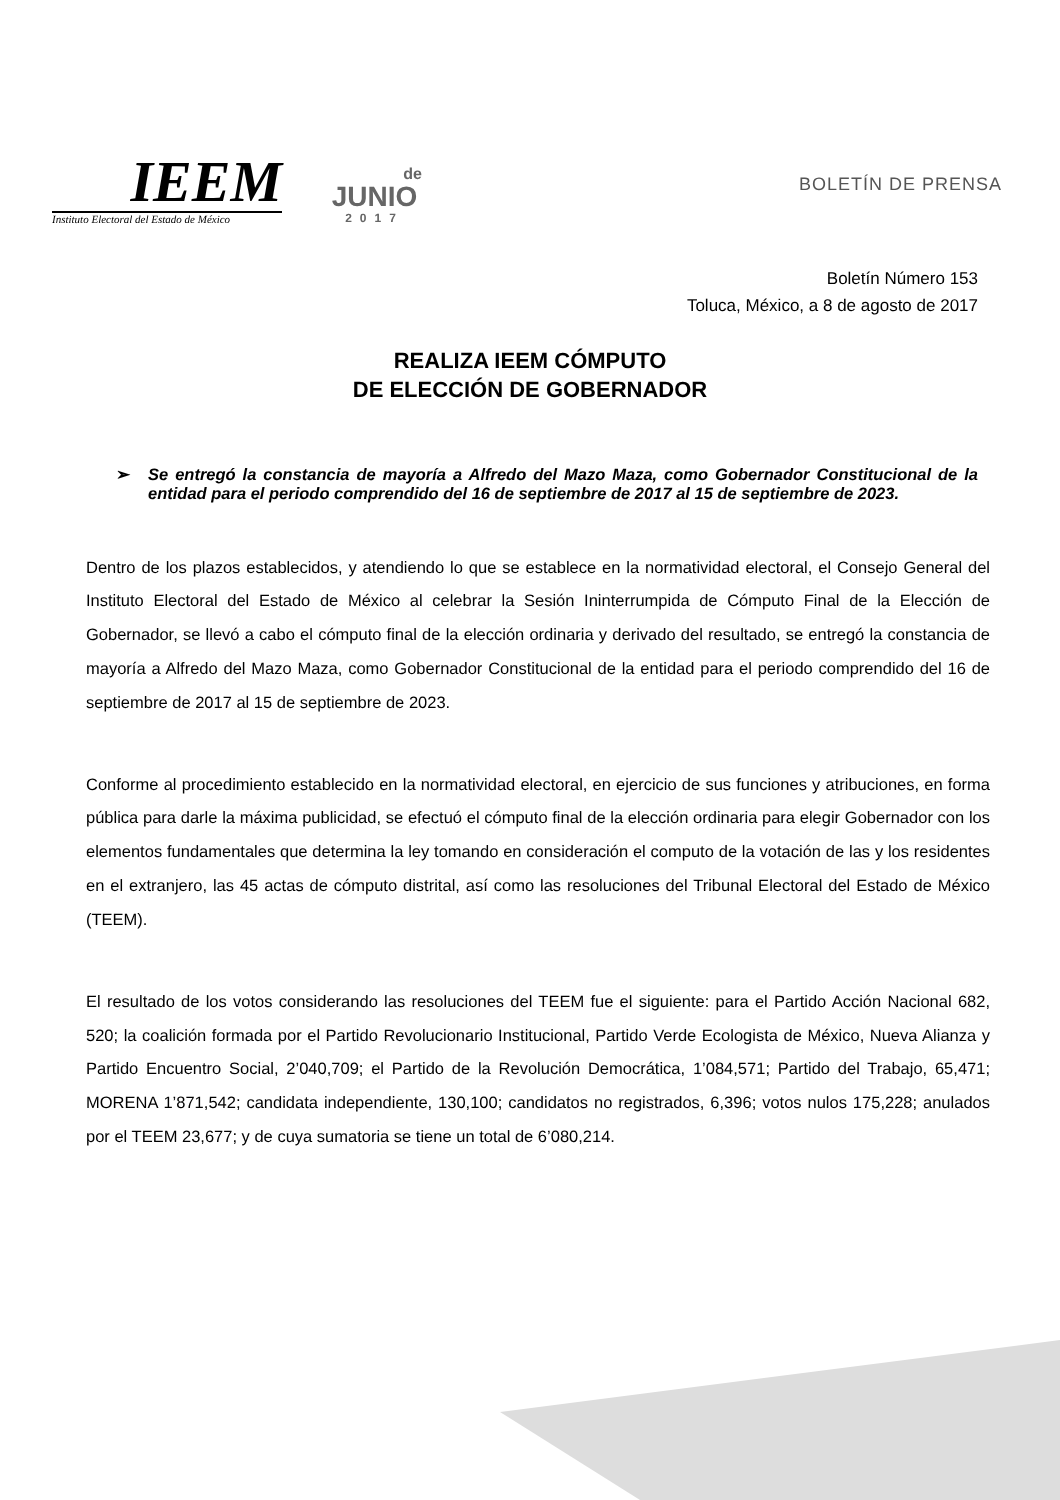IEEM
Instituto Electoral del Estado de México
de
JUNIO
2017
BOLETÍN DE PRENSA
Boletín Número 153
Toluca, México, a 8 de agosto de 2017
REALIZA IEEM CÓMPUTO
DE ELECCIÓN DE GOBERNADOR
➢ Se entregó la constancia de mayoría a Alfredo del Mazo Maza, como Gobernador Constitucional de la entidad para el periodo comprendido del 16 de septiembre de 2017 al 15 de septiembre de 2023.
Dentro de los plazos establecidos, y atendiendo lo que se establece en la normatividad electoral, el Consejo General del Instituto Electoral del Estado de México al celebrar la Sesión Ininterrumpida de Cómputo Final de la Elección de Gobernador, se llevó a cabo el cómputo final de la elección ordinaria y derivado del resultado, se entregó la constancia de mayoría a Alfredo del Mazo Maza, como Gobernador Constitucional de la entidad para el periodo comprendido del 16 de septiembre de 2017 al 15 de septiembre de 2023.
Conforme al procedimiento establecido en la normatividad electoral, en ejercicio de sus funciones y atribuciones, en forma pública para darle la máxima publicidad, se efectuó el cómputo final de la elección ordinaria para elegir Gobernador con los elementos fundamentales que determina la ley tomando en consideración el computo de la votación de las y los residentes en el extranjero, las 45 actas de cómputo distrital, así como las resoluciones del Tribunal Electoral del Estado de México (TEEM).
El resultado de los votos considerando las resoluciones del TEEM fue el siguiente: para el Partido Acción Nacional 682, 520; la coalición formada por el Partido Revolucionario Institucional, Partido Verde Ecologista de México, Nueva Alianza y Partido Encuentro Social, 2’040,709; el Partido de la Revolución Democrática, 1’084,571; Partido del Trabajo, 65,471; MORENA 1’871,542; candidata independiente, 130,100; candidatos no registrados, 6,396; votos nulos 175,228; anulados por el TEEM 23,677; y de cuya sumatoria se tiene un total de 6’080,214.